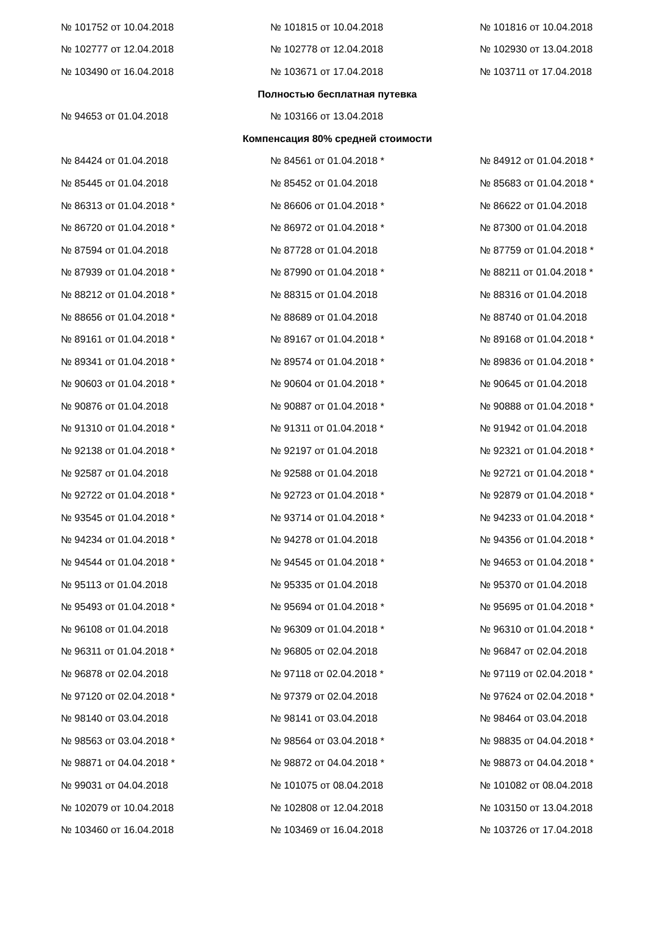| № 101752 от 10.04.2018 | № 101815 от 10.04.2018 | № 101816 от 10.04.2018 |
| № 102777 от 12.04.2018 | № 102778 от 12.04.2018 | № 102930 от 13.04.2018 |
| № 103490 от 16.04.2018 | № 103671 от 17.04.2018 | № 103711 от 17.04.2018 |
| Полностью бесплатная путевка | | |
| № 94653 от 01.04.2018 | № 103166 от 13.04.2018 | |
| Компенсация 80% средней стоимости | | |
| № 84424 от 01.04.2018 | № 84561 от 01.04.2018 * | № 84912 от 01.04.2018 * |
| № 85445 от 01.04.2018 | № 85452 от 01.04.2018 | № 85683 от 01.04.2018 * |
| № 86313 от 01.04.2018 * | № 86606 от 01.04.2018 * | № 86622 от 01.04.2018 |
| № 86720 от 01.04.2018 * | № 86972 от 01.04.2018 * | № 87300 от 01.04.2018 |
| № 87594 от 01.04.2018 | № 87728 от 01.04.2018 | № 87759 от 01.04.2018 * |
| № 87939 от 01.04.2018 * | № 87990 от 01.04.2018 * | № 88211 от 01.04.2018 * |
| № 88212 от 01.04.2018 * | № 88315 от 01.04.2018 | № 88316 от 01.04.2018 |
| № 88656 от 01.04.2018 * | № 88689 от 01.04.2018 | № 88740 от 01.04.2018 |
| № 89161 от 01.04.2018 * | № 89167 от 01.04.2018 * | № 89168 от 01.04.2018 * |
| № 89341 от 01.04.2018 * | № 89574 от 01.04.2018 * | № 89836 от 01.04.2018 * |
| № 90603 от 01.04.2018 * | № 90604 от 01.04.2018 * | № 90645 от 01.04.2018 |
| № 90876 от 01.04.2018 | № 90887 от 01.04.2018 * | № 90888 от 01.04.2018 * |
| № 91310 от 01.04.2018 * | № 91311 от 01.04.2018 * | № 91942 от 01.04.2018 |
| № 92138 от 01.04.2018 * | № 92197 от 01.04.2018 | № 92321 от 01.04.2018 * |
| № 92587 от 01.04.2018 | № 92588 от 01.04.2018 | № 92721 от 01.04.2018 * |
| № 92722 от 01.04.2018 * | № 92723 от 01.04.2018 * | № 92879 от 01.04.2018 * |
| № 93545 от 01.04.2018 * | № 93714 от 01.04.2018 * | № 94233 от 01.04.2018 * |
| № 94234 от 01.04.2018 * | № 94278 от 01.04.2018 | № 94356 от 01.04.2018 * |
| № 94544 от 01.04.2018 * | № 94545 от 01.04.2018 * | № 94653 от 01.04.2018 * |
| № 95113 от 01.04.2018 | № 95335 от 01.04.2018 | № 95370 от 01.04.2018 |
| № 95493 от 01.04.2018 * | № 95694 от 01.04.2018 * | № 95695 от 01.04.2018 * |
| № 96108 от 01.04.2018 | № 96309 от 01.04.2018 * | № 96310 от 01.04.2018 * |
| № 96311 от 01.04.2018 * | № 96805 от 02.04.2018 | № 96847 от 02.04.2018 |
| № 96878 от 02.04.2018 | № 97118 от 02.04.2018 * | № 97119 от 02.04.2018 * |
| № 97120 от 02.04.2018 * | № 97379 от 02.04.2018 | № 97624 от 02.04.2018 * |
| № 98140 от 03.04.2018 | № 98141 от 03.04.2018 | № 98464 от 03.04.2018 |
| № 98563 от 03.04.2018 * | № 98564 от 03.04.2018 * | № 98835 от 04.04.2018 * |
| № 98871 от 04.04.2018 * | № 98872 от 04.04.2018 * | № 98873 от 04.04.2018 * |
| № 99031 от 04.04.2018 | № 101075 от 08.04.2018 | № 101082 от 08.04.2018 |
| № 102079 от 10.04.2018 | № 102808 от 12.04.2018 | № 103150 от 13.04.2018 |
| № 103460 от 16.04.2018 | № 103469 от 16.04.2018 | № 103726 от 17.04.2018 |